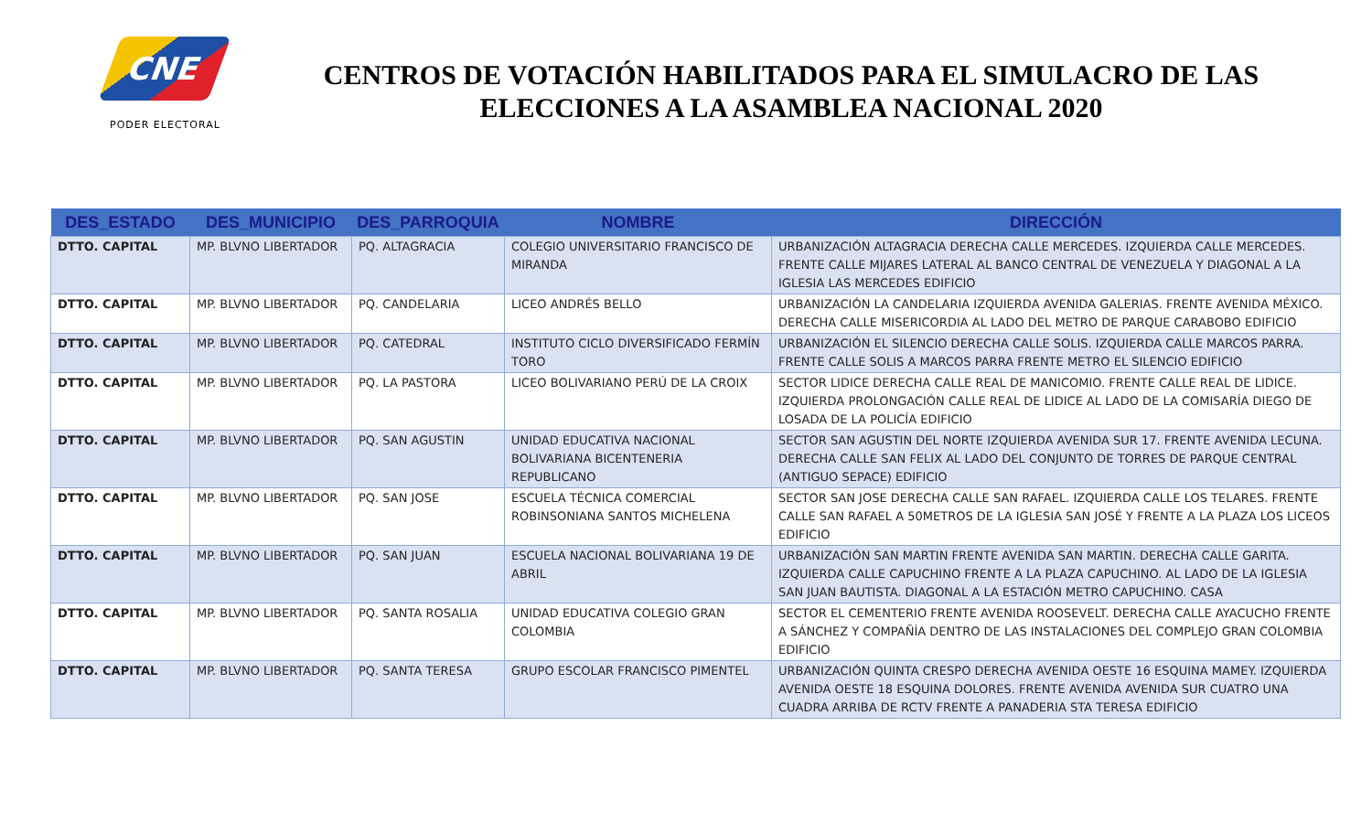CNE
PODER ELECTORAL
CENTROS DE VOTACIÓN HABILITADOS PARA EL SIMULACRO DE LAS ELECCIONES A LA ASAMBLEA NACIONAL 2020
| DES_ESTADO | DES_MUNICIPIO | DES_PARROQUIA | NOMBRE | DIRECCIÓN |
| --- | --- | --- | --- | --- |
| DTTO. CAPITAL | MP. BLVNO LIBERTADOR | PQ. ALTAGRACIA | COLEGIO UNIVERSITARIO FRANCISCO DE MIRANDA | URBANIZACIÓN ALTAGRACIA DERECHA CALLE MERCEDES. IZQUIERDA CALLE MERCEDES. FRENTE CALLE MIJARES LATERAL AL BANCO CENTRAL DE VENEZUELA Y DIAGONAL A LA IGLESIA LAS MERCEDES EDIFICIO |
| DTTO. CAPITAL | MP. BLVNO LIBERTADOR | PQ. CANDELARIA | LICEO ANDRÉS BELLO | URBANIZACIÓN LA CANDELARIA IZQUIERDA AVENIDA GALERIAS. FRENTE AVENIDA MÉXICO. DERECHA CALLE MISERICORDIA AL LADO DEL METRO DE PARQUE CARABOBO EDIFICIO |
| DTTO. CAPITAL | MP. BLVNO LIBERTADOR | PQ. CATEDRAL | INSTITUTO CICLO DIVERSIFICADO FERMÍN TORO | URBANIZACIÓN EL SILENCIO DERECHA CALLE SOLIS. IZQUIERDA CALLE MARCOS PARRA. FRENTE CALLE SOLIS A MARCOS PARRA FRENTE METRO EL SILENCIO EDIFICIO |
| DTTO. CAPITAL | MP. BLVNO LIBERTADOR | PQ. LA PASTORA | LICEO BOLIVARIANO PERÚ DE LA CROIX | SECTOR LIDICE DERECHA CALLE REAL DE MANICOMIO. FRENTE CALLE REAL DE LIDICE. IZQUIERDA PROLONGACIÓN CALLE REAL DE LIDICE AL LADO DE LA COMISARÍA DIEGO DE LOSADA DE LA POLICÍA EDIFICIO |
| DTTO. CAPITAL | MP. BLVNO LIBERTADOR | PQ. SAN AGUSTIN | UNIDAD EDUCATIVA NACIONAL BOLIVARIANA BICENTENERIA REPUBLICANO | SECTOR SAN AGUSTIN DEL NORTE IZQUIERDA AVENIDA SUR 17. FRENTE AVENIDA LECUNA. DERECHA CALLE SAN FELIX AL LADO DEL CONJUNTO DE TORRES DE PARQUE CENTRAL (ANTIGUO SEPACE) EDIFICIO |
| DTTO. CAPITAL | MP. BLVNO LIBERTADOR | PQ. SAN JOSE | ESCUELA TÉCNICA COMERCIAL ROBINSONIANA SANTOS MICHELENA | SECTOR SAN JOSE DERECHA CALLE SAN RAFAEL. IZQUIERDA CALLE LOS TELARES. FRENTE CALLE SAN RAFAEL A 50METROS DE LA IGLESIA SAN JOSÉ Y FRENTE A LA PLAZA LOS LICEOS EDIFICIO |
| DTTO. CAPITAL | MP. BLVNO LIBERTADOR | PQ. SAN JUAN | ESCUELA NACIONAL BOLIVARIANA 19 DE ABRIL | URBANIZACIÓN SAN MARTIN FRENTE AVENIDA SAN MARTIN. DERECHA CALLE GARITA. IZQUIERDA CALLE CAPUCHINO FRENTE A LA PLAZA CAPUCHINO. AL LADO DE LA IGLESIA SAN JUAN BAUTISTA. DIAGONAL A LA ESTACIÓN METRO CAPUCHINO. CASA |
| DTTO. CAPITAL | MP. BLVNO LIBERTADOR | PQ. SANTA ROSALIA | UNIDAD EDUCATIVA COLEGIO GRAN COLOMBIA | SECTOR EL CEMENTERIO FRENTE AVENIDA ROOSEVELT. DERECHA CALLE AYACUCHO FRENTE A SÁNCHEZ Y COMPAÑÍA DENTRO DE LAS INSTALACIONES DEL COMPLEJO GRAN COLOMBIA EDIFICIO |
| DTTO. CAPITAL | MP. BLVNO LIBERTADOR | PQ. SANTA TERESA | GRUPO ESCOLAR FRANCISCO PIMENTEL | URBANIZACIÓN QUINTA CRESPO DERECHA AVENIDA OESTE 16 ESQUINA MAMEY. IZQUIERDA AVENIDA OESTE 18 ESQUINA DOLORES. FRENTE AVENIDA AVENIDA SUR CUATRO UNA CUADRA ARRIBA DE RCTV FRENTE A PANADERIA STA TERESA EDIFICIO |